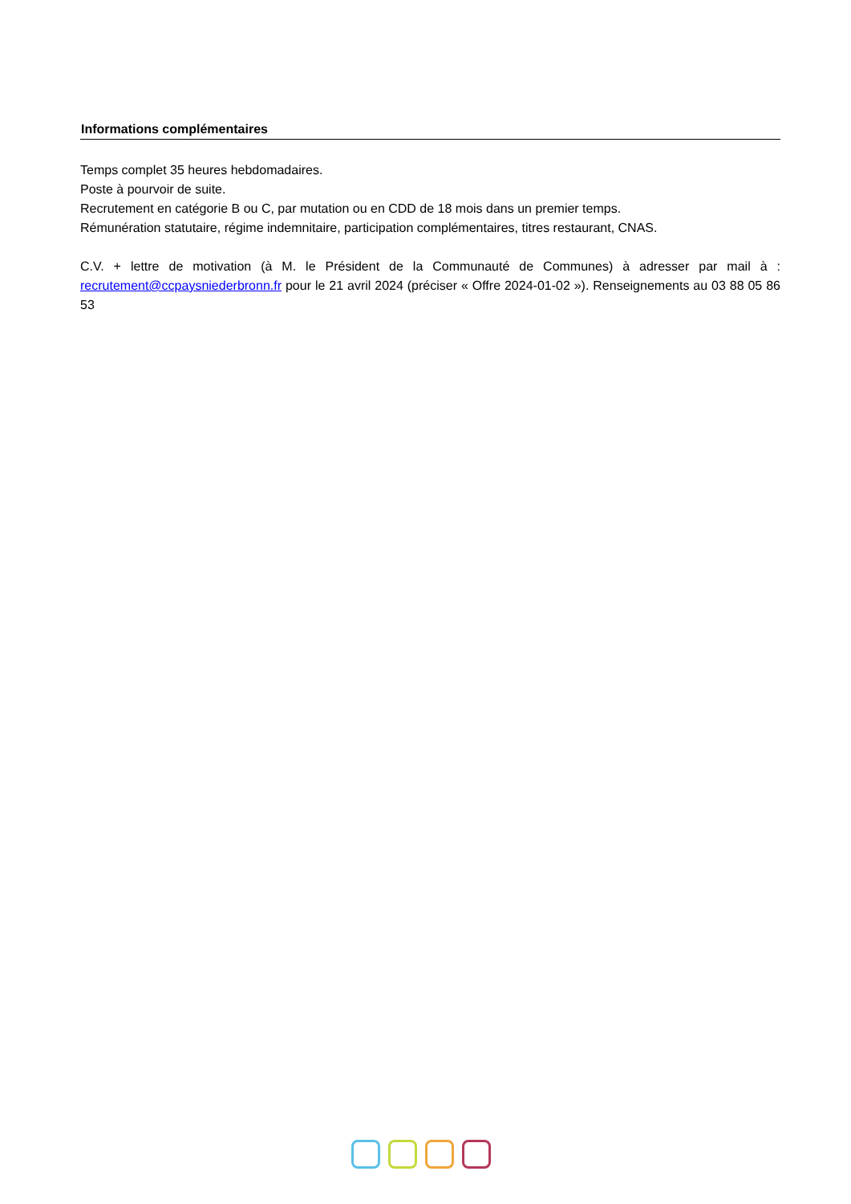Informations complémentaires
Temps complet 35 heures hebdomadaires.
Poste à pourvoir de suite.
Recrutement en catégorie B ou C, par mutation ou en CDD de 18 mois dans un premier temps.
Rémunération statutaire, régime indemnitaire, participation complémentaires, titres restaurant, CNAS.
C.V. + lettre de motivation (à M. le Président de la Communauté de Communes) à adresser par mail à : recrutement@ccpaysniederbronn.fr pour le 21 avril 2024 (préciser « Offre 2024-01-02 »). Renseignements au 03 88 05 86 53